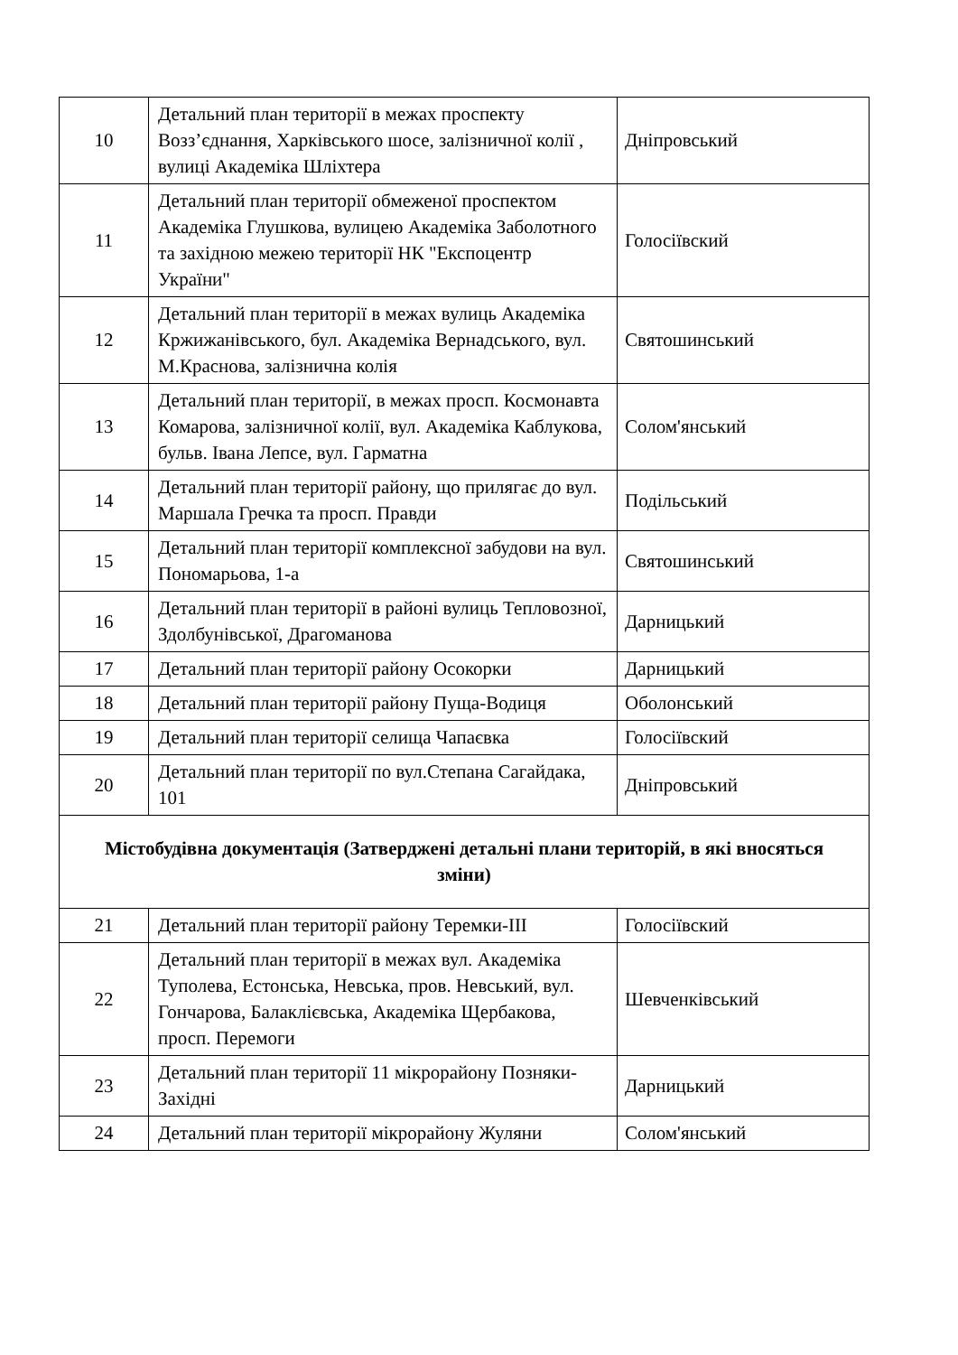| 10 | Детальний план території в межах проспекту Возз’єднання, Харківського шосе, залізничної колії , вулиці Академіка Шліхтера | Дніпровський |
| 11 | Детальний план території обмеженої проспектом Академіка Глушкова, вулицею Академіка Заболотного та західною межею території НК "Експоцентр України" | Голосіївский |
| 12 | Детальний план території в межах вулиць Академіка Кржижанівського, бул. Академіка Вернадського, вул. М.Краснова, залізнична колія | Святошинський |
| 13 | Детальний план території, в межах просп. Космонавта Комарова, залізничної колії, вул. Академіка Каблукова, бульв. Івана Лепсе, вул. Гарматна | Солом'янський |
| 14 | Детальний план території району, що прилягає до вул. Маршала Гречка та просп. Правди | Подільський |
| 15 | Детальний план території комплексної забудови на вул. Пономарьова, 1-а | Святошинський |
| 16 | Детальний план території в районі вулиць Тепловозної, Здолбунівської, Драгоманова | Дарницький |
| 17 | Детальний план території району Осокорки | Дарницький |
| 18 | Детальний план території району Пуща-Водиця | Оболонський |
| 19 | Детальний план території селища Чапаєвка | Голосіївский |
| 20 | Детальний план території по вул.Степана Сагайдака, 101 | Дніпровський |
| Містобудівна документація (Затверджені детальні плани територій, в які вносяться зміни) | | |
| 21 | Детальний план території району Теремки-ІІІ | Голосіївский |
| 22 | Детальний план території в межах вул. Академіка Туполева, Естонська, Невська, пров. Невський, вул. Гончарова, Балаклієвська, Академіка Щербакова, просп. Перемоги | Шевченківський |
| 23 | Детальний план території 11 мікрорайону Позняки-Західні | Дарницький |
| 24 | Детальний план території мікрорайону Жуляни | Солом'янський |